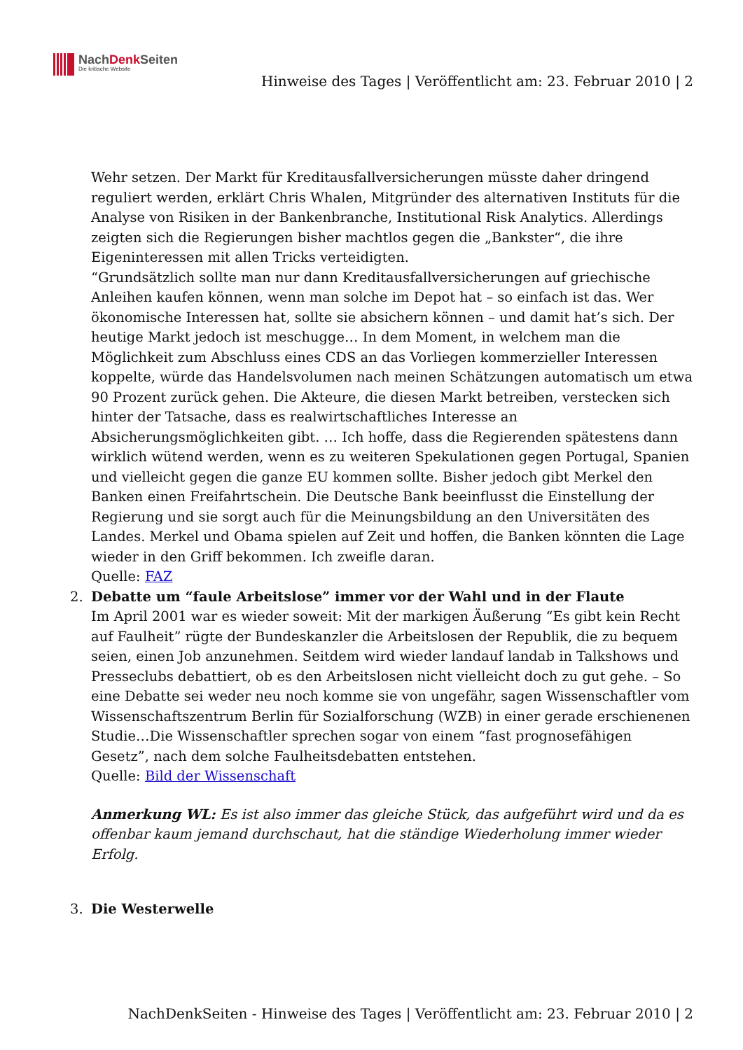NachDenk Seiten
Die kritische Website
Hinweise des Tages | Veröffentlicht am: 23. Februar 2010 | 2
Wehr setzen. Der Markt für Kreditausfallversicherungen müsste daher dringend reguliert werden, erklärt Chris Whalen, Mitgründer des alternativen Instituts für die Analyse von Risiken in der Bankenbranche, Institutional Risk Analytics. Allerdings zeigten sich die Regierungen bisher machtlos gegen die „Bankster“, die ihre Eigeninteressen mit allen Tricks verteidigten.
“Grundsätzlich sollte man nur dann Kreditausfallversicherungen auf griechische Anleihen kaufen können, wenn man solche im Depot hat – so einfach ist das. Wer ökonomische Interessen hat, sollte sie absichern können – und damit hat’s sich. Der heutige Markt jedoch ist meschugge… In dem Moment, in welchem man die Möglichkeit zum Abschluss eines CDS an das Vorliegen kommerzieller Interessen koppelte, würde das Handelsvolumen nach meinen Schätzungen automatisch um etwa 90 Prozent zurück gehen. Die Akteure, die diesen Markt betreiben, verstecken sich hinter der Tatsache, dass es realwirtschaftliches Interesse an Absicherungsmöglichkeiten gibt. … Ich hoffe, dass die Regierenden spätestens dann wirklich wütend werden, wenn es zu weiteren Spekulationen gegen Portugal, Spanien und vielleicht gegen die ganze EU kommen sollte. Bisher jedoch gibt Merkel den Banken einen Freifahrtschein. Die Deutsche Bank beeinflusst die Einstellung der Regierung und sie sorgt auch für die Meinungsbildung an den Universitäten des Landes. Merkel und Obama spielen auf Zeit und hoffen, die Banken könnten die Lage wieder in den Griff bekommen. Ich zweifle daran.
Quelle: FAZ
2. Debatte um “faule Arbeitslose” immer vor der Wahl und in der Flaute
Im April 2001 war es wieder soweit: Mit der markigen Äußerung “Es gibt kein Recht auf Faulheit” rügte der Bundeskanzler die Arbeitslosen der Republik, die zu bequem seien, einen Job anzunehmen. Seitdem wird wieder landauf landab in Talkshows und Presseclubs debattiert, ob es den Arbeitslosen nicht vielleicht doch zu gut gehe. – So eine Debatte sei weder neu noch komme sie von ungefähr, sagen Wissenschaftler vom Wissenschaftszentrum Berlin für Sozialforschung (WZB) in einer gerade erschienenen Studie…Die Wissenschaftler sprechen sogar von einem “fast prognosefähigen Gesetz”, nach dem solche Faulheitsdebatten entstehen.
Quelle: Bild der Wissenschaft
Anmerkung WL: Es ist also immer das gleiche Stück, das aufgeführt wird und da es offenbar kaum jemand durchschaut, hat die ständige Wiederholung immer wieder Erfolg.
3. Die Westerwelle
NachDenkSeiten - Hinweise des Tages | Veröffentlicht am: 23. Februar 2010 | 2